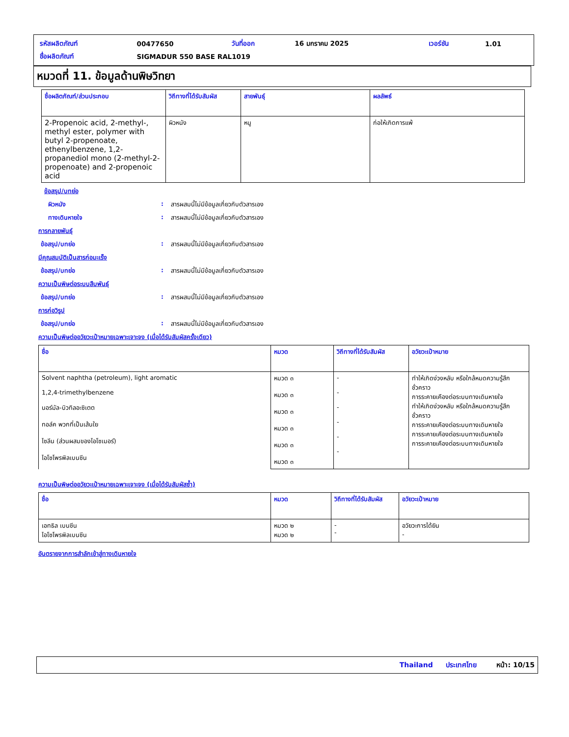| รหัสผลิตภัณฑ์ | 00477650 | วันที่ออก | 16 มกราคม 2025 | เวอร์ชัน | 1.01 |
| ชื่อผลิตภัณฑ์ | SIGMADUR 550 BASE RAL1019 | | | | |
หมวดที่ 11. ข้อมูลด้านพิษวิทยา
| ชื่อผลิตภัณฑ์/ส่วนประกอบ | วิถีทางที่ได้รับสัมผัส | สายพันธุ์ | ผลลัพธ์ |
| --- | --- | --- | --- |
| 2-Propenoic acid, 2-methyl-, methyl ester, polymer with butyl 2-propenoate, ethenylbenzene, 1,2-propanediol mono (2-methyl-2-propenoate) and 2-propenoic acid | ผิวหนัง | หนู | ก่อให้เกิดการแพ้ |
ข้อสรุป/บทย่อ
ผิวหนัง: สารผสมนี้ไม่มีข้อมูลเกี่ยวกับตัวสารเอง
ทางเดินหายใจ: สารผสมนี้ไม่มีข้อมูลเกี่ยวกับตัวสารเอง
การกลายพันธุ์
ข้อสรุป/บทย่อ: สารผสมนี้ไม่มีข้อมูลเกี่ยวกับตัวสารเอง
มีคุณสมบัติเป็นสารก่อมะเร็ง
ข้อสรุป/บทย่อ: สารผสมนี้ไม่มีข้อมูลเกี่ยวกับตัวสารเอง
ความเป็นพิษต่อระบบสืบพันธุ์
ข้อสรุป/บทย่อ: สารผสมนี้ไม่มีข้อมูลเกี่ยวกับตัวสารเอง
การก่อวิรูป
ข้อสรุป/บทย่อ: สารผสมนี้ไม่มีข้อมูลเกี่ยวกับตัวสารเอง
ความเป็นพิษต่ออวัยวะเป้าหมายเฉพาะเจาะจง (เมื่อได้รับสัมผัสครั้งเดียว)
| ชื่อ | หมวด | วิถีทางที่ได้รับสัมผัส | อวัยวะเป้าหมาย |
| --- | --- | --- | --- |
| Solvent naphtha (petroleum), light aromatic 1,2,4-trimethylbenzene นอร์มัล-บิวทิลอะซิเตต ทอล์ค พวกที่เป็นเส้นใย ไซลีน (ส่วนผสมของไอโซเมอร์) ไอโซโพรพิลเบนซีน | หมวด ๓ หมวด ๓ หมวด ๓ หมวด ๓ หมวด ๓ หมวด ๓ | - - - - - - | ทำให้เกิดง่วงหลับ หรือใกล้หมดความรู้สึกชั่วคราว การระคายเคืองต่อระบบทางเดินหายใจ ทำให้เกิดง่วงหลับ หรือใกล้หมดความรู้สึกชั่วคราว การระคายเคืองต่อระบบทางเดินหายใจ การระคายเคืองต่อระบบทางเดินหายใจ การระคายเคืองต่อระบบทางเดินหายใจ |
ความเป็นพิษต่ออวัยวะเป้าหมายเฉพาะเจาะจง (เมื่อได้รับสัมผัสซ้ำ)
| ชื่อ | หมวด | วิถีทางที่ได้รับสัมผัส | อวัยวะเป้าหมาย |
| --- | --- | --- | --- |
| เอทธิล เบนซีน ไอโซโพรพิลเบนซีน | หมวด ๒ หมวด ๒ | - - | อวัยวะการได้ยิน - |
อันตรายจากการสำลักเข้าสู่ทางเดินหายใจ
Thailand ประเทศไทย หน้า: 10/15